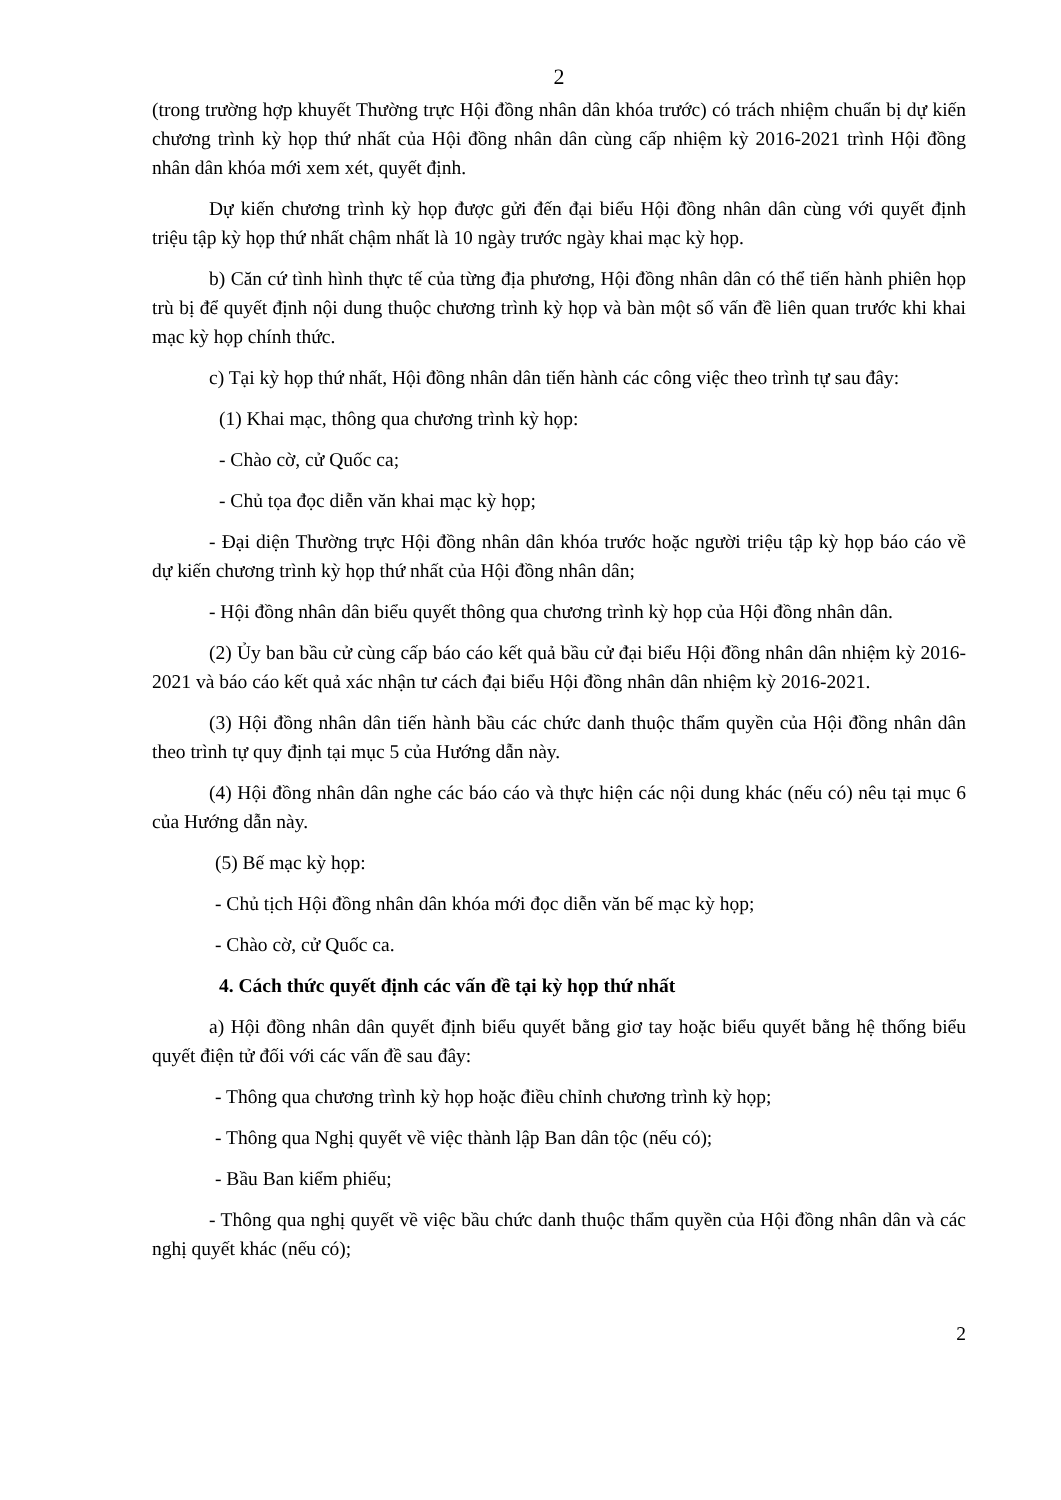2
(trong trường hợp khuyết Thường trực Hội đồng nhân dân khóa trước) có trách nhiệm chuẩn bị dự kiến chương trình kỳ họp thứ nhất của Hội đồng nhân dân cùng cấp nhiệm kỳ 2016-2021 trình Hội đồng nhân dân khóa mới xem xét, quyết định.
Dự kiến chương trình kỳ họp được gửi đến đại biểu Hội đồng nhân dân cùng với quyết định triệu tập kỳ họp thứ nhất chậm nhất là 10 ngày trước ngày khai mạc kỳ họp.
b) Căn cứ tình hình thực tế của từng địa phương, Hội đồng nhân dân có thể tiến hành phiên họp trù bị để quyết định nội dung thuộc chương trình kỳ họp và bàn một số vấn đề liên quan trước khi khai mạc kỳ họp chính thức.
c) Tại kỳ họp thứ nhất, Hội đồng nhân dân tiến hành các công việc theo trình tự sau đây:
(1) Khai mạc, thông qua chương trình kỳ họp:
- Chào cờ, cử Quốc ca;
- Chủ tọa đọc diễn văn khai mạc kỳ họp;
- Đại diện Thường trực Hội đồng nhân dân khóa trước hoặc người triệu tập kỳ họp báo cáo về dự kiến chương trình kỳ họp thứ nhất của Hội đồng nhân dân;
- Hội đồng nhân dân biểu quyết thông qua chương trình kỳ họp của Hội đồng nhân dân.
(2) Ủy ban bầu cử cùng cấp báo cáo kết quả bầu cử đại biểu Hội đồng nhân dân nhiệm kỳ 2016-2021 và báo cáo kết quả xác nhận tư cách đại biểu Hội đồng nhân dân nhiệm kỳ 2016-2021.
(3) Hội đồng nhân dân tiến hành bầu các chức danh thuộc thẩm quyền của Hội đồng nhân dân theo trình tự quy định tại mục 5 của Hướng dẫn này.
(4) Hội đồng nhân dân nghe các báo cáo và thực hiện các nội dung khác (nếu có) nêu tại mục 6 của Hướng dẫn này.
(5) Bế mạc kỳ họp:
- Chủ tịch Hội đồng nhân dân khóa mới đọc diễn văn bế mạc kỳ họp;
- Chào cờ, cử Quốc ca.
4. Cách thức quyết định các vấn đề tại kỳ họp thứ nhất
a) Hội đồng nhân dân quyết định biểu quyết bằng giơ tay hoặc biểu quyết bằng hệ thống biểu quyết điện tử đối với các vấn đề sau đây:
- Thông qua chương trình kỳ họp hoặc điều chỉnh chương trình kỳ họp;
- Thông qua Nghị quyết về việc thành lập Ban dân tộc (nếu có);
- Bầu Ban kiểm phiếu;
- Thông qua nghị quyết về việc bầu chức danh thuộc thẩm quyền của Hội đồng nhân dân và các nghị quyết khác (nếu có);
2